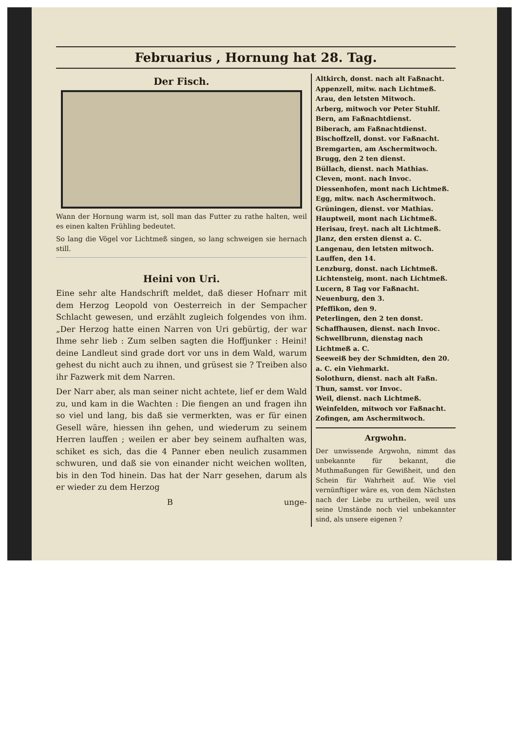Februarius , Hornung hat 28. Tag.
Der Fisch.
Wann der Hornung warm ist, soll man das Futter zu rathe halten, weil es einen kalten Frühling bedeutet.
So lang die Vögel vor Lichtmeß singen, so lang schweigen sie hernach still.
Heini von Uri.
Eine sehr alte Handschrift meldet, daß dieser Hofnarr mit dem Herzog Leopold von Oesterreich in der Sempacher Schlacht gewesen, und erzählt zugleich folgendes von ihm. „Der Herzog hatte einen Narren von Uri gebürtig, der war Ihme sehr lieb : Zum selben sagten die Hoffjunker : Heini! deine Landleut sind grade dort vor uns in dem Wald, warum gehest du nicht auch zu ihnen, und grüsest sie ? Treiben also ihr Fazwerk mit dem Narren.
Der Narr aber, als man seiner nicht achtete, lief er dem Wald zu, und kam in die Wachten : Die fiengen an und fragen ihn so viel und lang, bis daß sie vermerkten, was er für einen Gesell wäre, hiessen ihn gehen, und wiederum zu seinem Herren lauffen ; weilen er aber bey seinem aufhalten was, schiket es sich, das die 4 Panner eben neulich zusammen schwuren, und daß sie von einander nicht weichen wollten, bis in den Tod hinein. Das hat der Narr gesehen, darum als er wieder zu dem Herzog
B unge-
Altkirch, donst. nach alt Faßnacht.
Appenzell, mitw. nach Lichtmeß.
Arau, den letsten Mitwoch.
Arberg, mitwoch vor Peter Stuhlf.
Bern, am Faßnachtdienst.
Biberach, am Faßnachtdienst.
Bischoffzell, donst. vor Faßnacht.
Bremgarten, am Aschermitwoch.
Brugg, den 2 ten dienst.
Büllach, dienst. nach Mathias.
Cleven, mont. nach Invoc.
Diessenhofen, mont nach Lichtmeß.
Egg, mitw. nach Aschermitwoch.
Grüningen, dienst. vor Mathias.
Hauptweil, mont nach Lichtmeß.
Herisau, freyt. nach alt Lichtmeß.
Jlanz, den ersten dienst a. C.
Langenau, den letsten mitwoch.
Lauffen, den 14.
Lenzburg, donst. nach Lichtmeß.
Lichtensteig, mont. nach Lichtmeß.
Lucern, 8 Tag vor Faßnacht.
Neuenburg, den 3.
Pfeffikon, den 9.
Peterlingen, den 2 ten donst.
Schaffhausen, dienst. nach Invoc.
Schwellbrunn, dienstag nach Lichtmeß a. C.
Seeweiß bey der Schmidten, den 20. a. C. ein Viehmarkt.
Solothurn, dienst. nach alt Faßn.
Thun, samst. vor Invoc.
Weil, dienst. nach Lichtmeß.
Weinfelden, mitwoch vor Faßnacht.
Zofingen, am Aschermitwoch.
Argwohn.
Der unwissende Argwohn, nimmt das unbekannte für bekannt, die Muthmaßungen für Gewißheit, und den Schein für Wahrheit auf. Wie viel vernünftiger wäre es, von dem Nächsten nach der Liebe zu urtheilen, weil uns seine Umstände noch viel unbekannter sind, als unsere eigenen ?